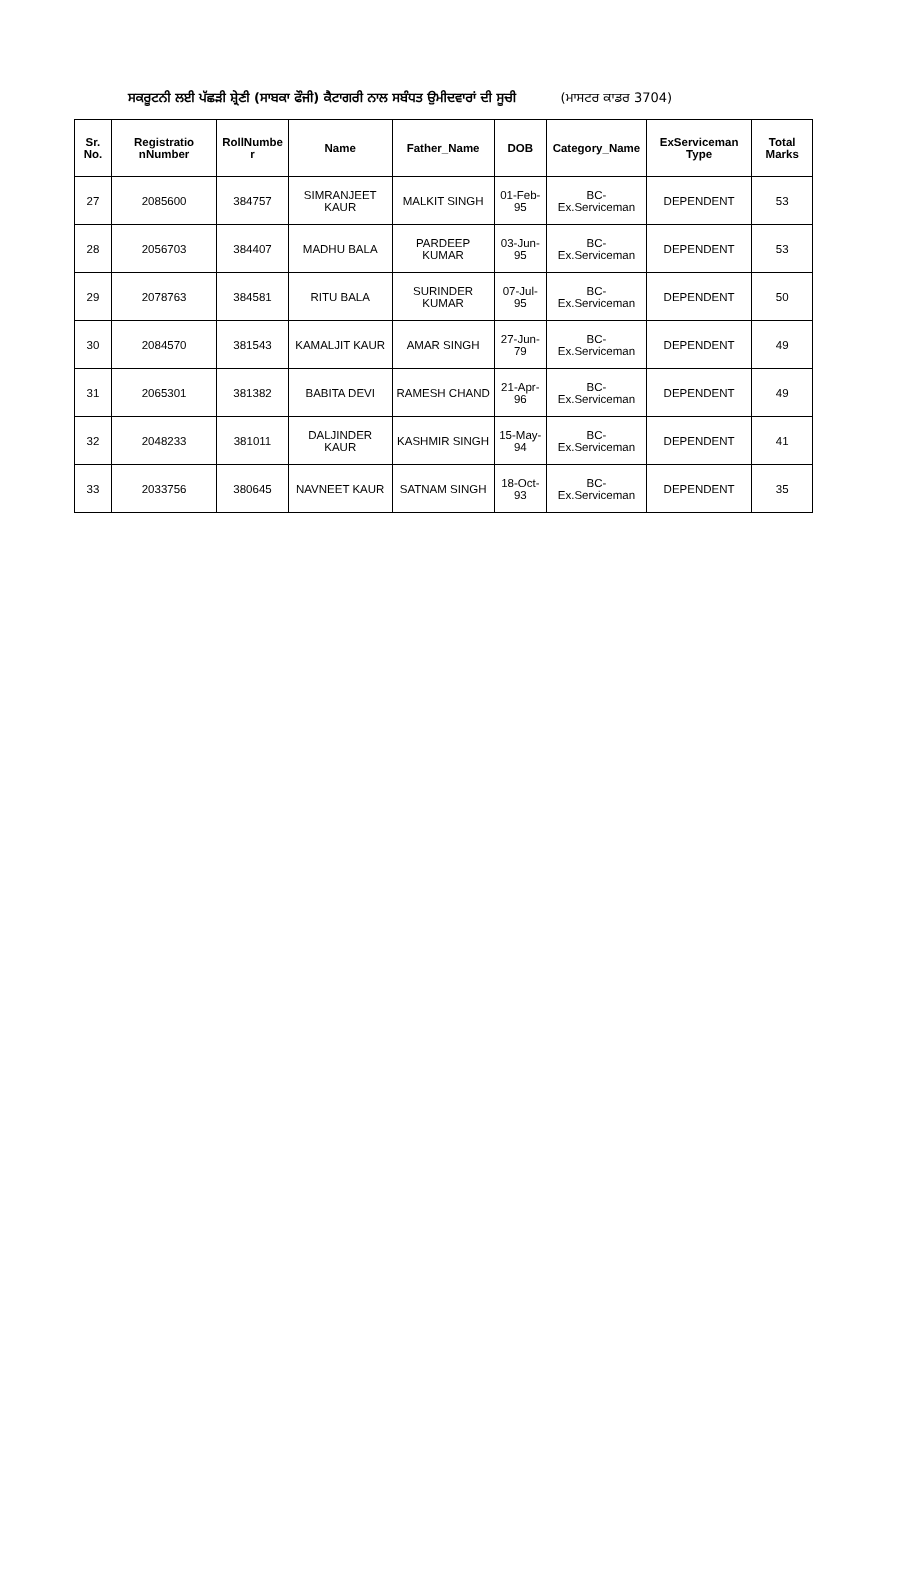ਸਕਰੂਟਨੀ ਲਈ ਪੱਛੜੀ ਸ਼੍ਰੇਣੀ (ਸਾਬਕਾ ਫੌਜੀ) ਕੈਟਾਗਰੀ ਨਾਲ ਸਬੰਧਤ ਉਮੀਦਵਾਰਾਂ ਦੀ ਸੂਚੀ (ਮਾਸਟਰ ਕਾਡਰ 3704)
| Sr. No. | Registratio nNumber | RollNumbe r | Name | Father_Name | DOB | Category_Name | ExServiceman Type | Total Marks |
| --- | --- | --- | --- | --- | --- | --- | --- | --- |
| 27 | 2085600 | 384757 | SIMRANJEET KAUR | MALKIT SINGH | 01-Feb-95 | BC-Ex.Serviceman | DEPENDENT | 53 |
| 28 | 2056703 | 384407 | MADHU BALA | PARDEEP KUMAR | 03-Jun-95 | BC-Ex.Serviceman | DEPENDENT | 53 |
| 29 | 2078763 | 384581 | RITU BALA | SURINDER KUMAR | 07-Jul-95 | BC-Ex.Serviceman | DEPENDENT | 50 |
| 30 | 2084570 | 381543 | KAMALJIT KAUR | AMAR SINGH | 27-Jun-79 | BC-Ex.Serviceman | DEPENDENT | 49 |
| 31 | 2065301 | 381382 | BABITA DEVI | RAMESH CHAND | 21-Apr-96 | BC-Ex.Serviceman | DEPENDENT | 49 |
| 32 | 2048233 | 381011 | DALJINDER KAUR | KASHMIR SINGH | 15-May-94 | BC-Ex.Serviceman | DEPENDENT | 41 |
| 33 | 2033756 | 380645 | NAVNEET KAUR | SATNAM SINGH | 18-Oct-93 | BC-Ex.Serviceman | DEPENDENT | 35 |